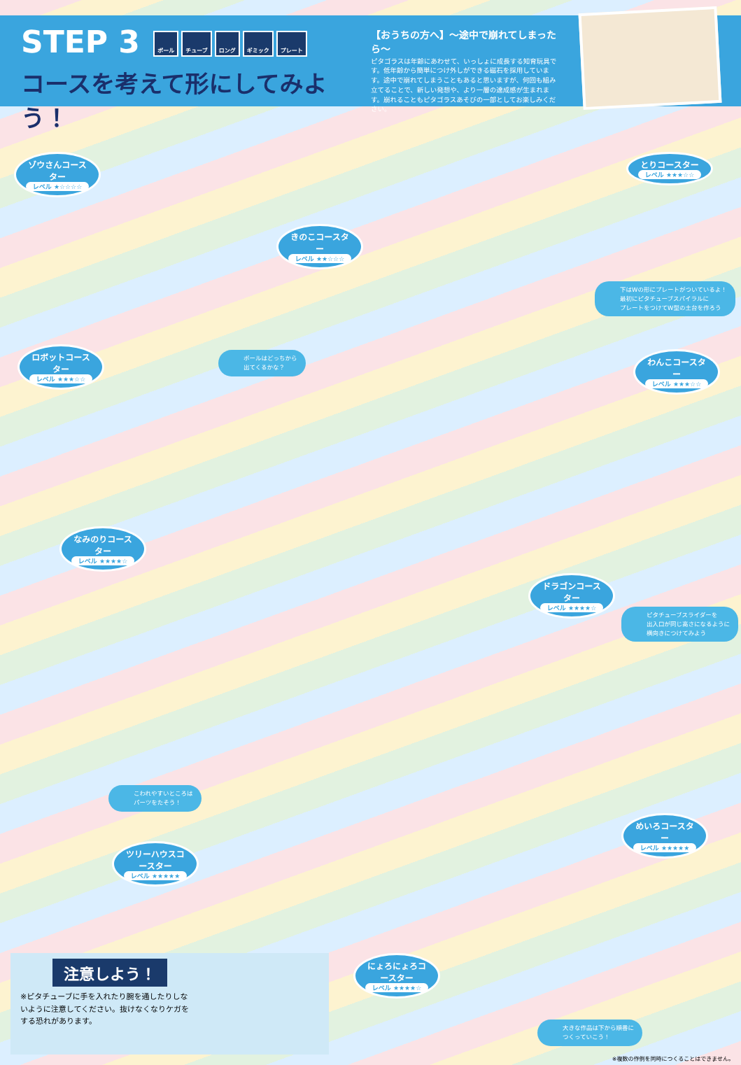STEP 3 ボール チューブ ロング ギミック プレート
コースを考えて形にしてみよう！
【おうちの方へ】～途中で崩れてしまったら～
ピタゴラスは年齢にあわせて、いっしょに成長する知育玩具です。低年齢から簡単につけ外しができる磁石を採用しています。途中で崩れてしまうこともあると思いますが、何回も組み立てることで、新しい発想や、より一層の達成感が生まれます。崩れることもピタゴラスあそびの一部としてお楽しみください。
ゾウさんコースター
レベル ★☆☆☆☆
きのこコースター
レベル ★★☆☆☆
とりコースター
レベル ★★★☆☆
下はWの形にプレートがついているよ！
最初にピタチューブスパイラルに
プレートをつけてW型の土台を作ろう
ロボットコースター
レベル ★★★☆☆
ボールはどっちから
出てくるかな？
わんこコースター
レベル ★★★☆☆
なみのりコースター
レベル ★★★★☆
ドラゴンコースター
レベル ★★★★☆
ピタチューブスライダーを
出入口が同じ高さになるように
横向きにつけてみよう
こわれやすいところは
パーツをたそう！
ツリーハウスコースター
レベル ★★★★★
めいろコースター
レベル ★★★★★
にょろにょろコースター
レベル ★★★★☆
注意しよう！
※ピタチューブに手を入れたり腕を通したりしないように注意してください。抜けなくなりケガをする恐れがあります。
大きな作品は下から順番に
つくっていこう！
※複数の作例を同時につくることはできません。